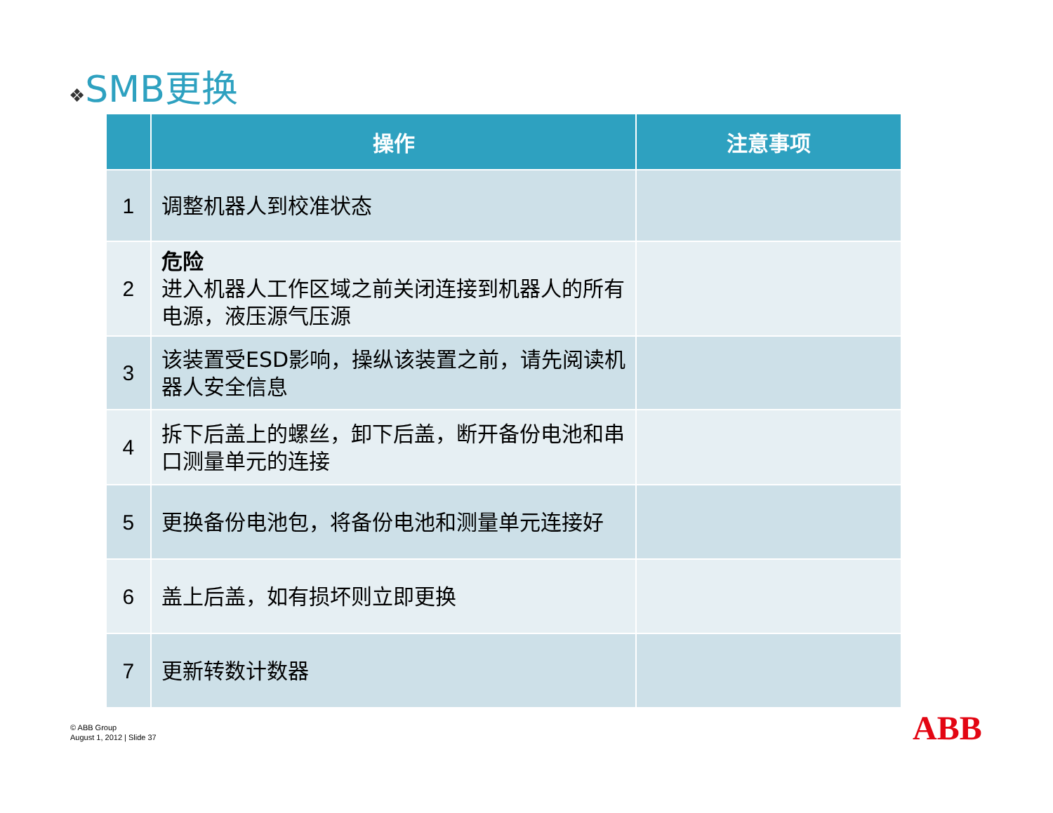❖SMB更换
| | 操作 | 注意事项 |
| --- | --- | --- |
| 1 | 调整机器人到校准状态 | |
| 2 | 危险 进入机器人工作区域之前关闭连接到机器人的所有电源，液压源气压源 | |
| 3 | 该装置受ESD影响，操纵该装置之前，请先阅读机器人安全信息 | |
| 4 | 拆下后盖上的螺丝，卸下后盖，断开备份电池和串口测量单元的连接 | |
| 5 | 更换备份电池包，将备份电池和测量单元连接好 | |
| 6 | 盖上后盖，如有损坏则立即更换 | |
| 7 | 更新转数计数器 | |
© ABB Group
August 1, 2012 | Slide 37
ABB